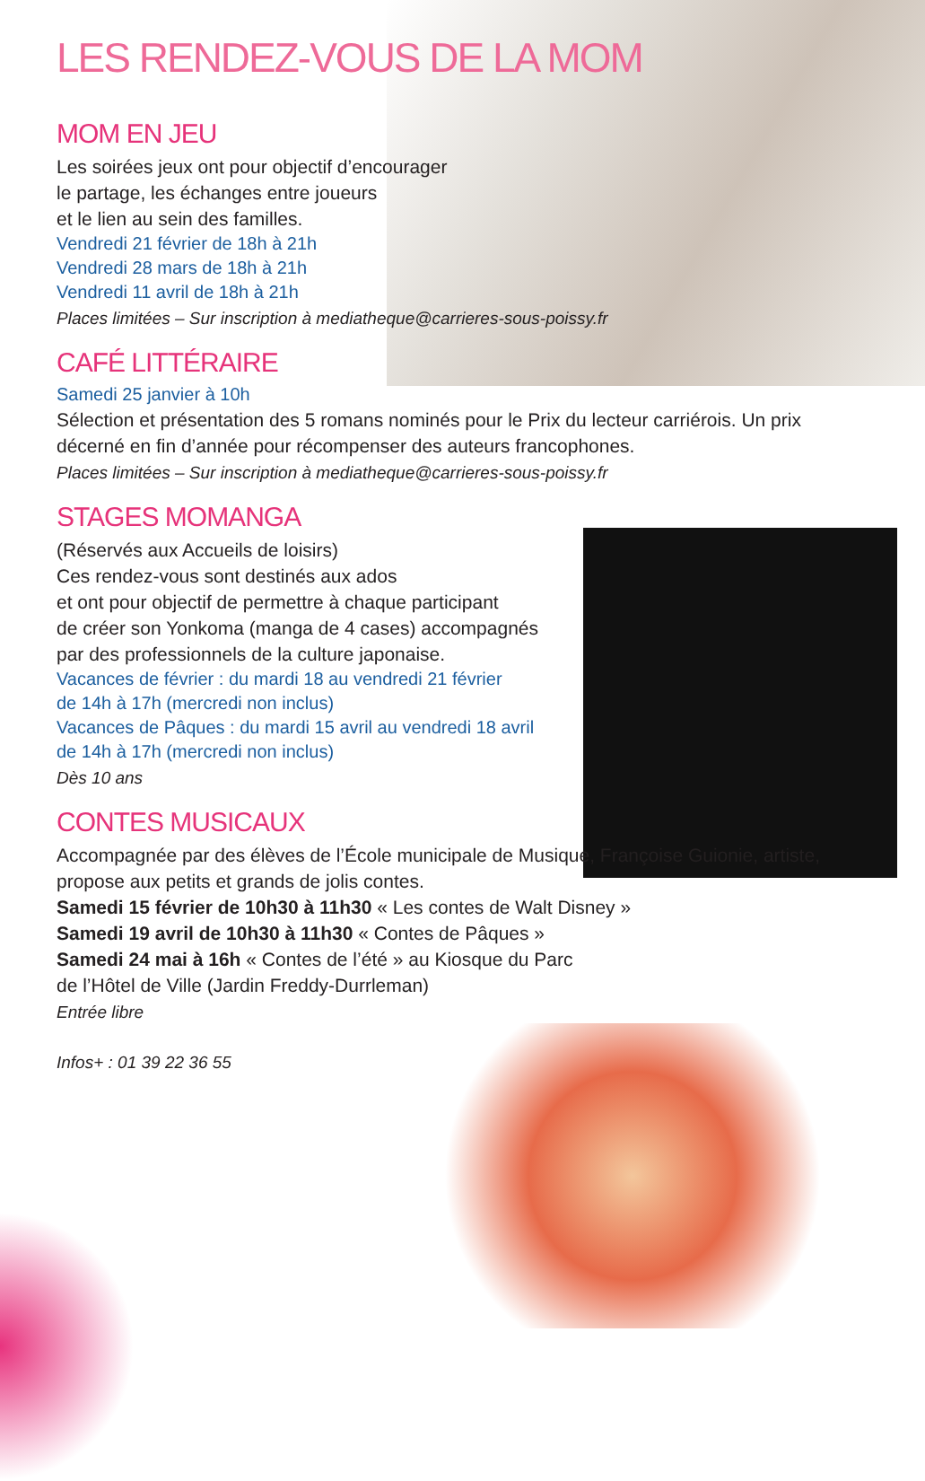LES RENDEZ-VOUS DE LA MOM
MOM EN JEU
Les soirées jeux ont pour objectif d’encourager
le partage, les échanges entre joueurs
et le lien au sein des familles.
Vendredi 21 février de 18h à 21h
Vendredi 28 mars de 18h à 21h
Vendredi 11 avril de 18h à 21h
Places limitées – Sur inscription à mediatheque@carrieres-sous-poissy.fr
CAFÉ LITTÉRAIRE
Samedi 25 janvier à 10h
Sélection et présentation des 5 romans nominés pour le Prix du lecteur carriérois. Un prix
décerné en fin d’année pour récompenser des auteurs francophones.
Places limitées – Sur inscription à mediatheque@carrieres-sous-poissy.fr
STAGES MOMANGA
(Réservés aux Accueils de loisirs)
Ces rendez-vous sont destinés aux ados
et ont pour objectif de permettre à chaque participant
de créer son Yonkoma (manga de 4 cases) accompagnés
par des professionnels de la culture japonaise.
Vacances de février : du mardi 18 au vendredi 21 février
de 14h à 17h (mercredi non inclus)
Vacances de Pâques : du mardi 15 avril au vendredi 18 avril
de 14h à 17h (mercredi non inclus)
Dès 10 ans
CONTES MUSICAUX
Accompagnée par des élèves de l’École municipale de Musique, Françoise Guionie, artiste,
propose aux petits et grands de jolis contes.
Samedi 15 février de 10h30 à 11h30 « Les contes de Walt Disney »
Samedi 19 avril de 10h30 à 11h30 « Contes de Pâques »
Samedi 24 mai à 16h « Contes de l’été » au Kiosque du Parc
de l’Hôtel de Ville (Jardin Freddy-Durrleman)
Entrée libre
Infos+ : 01 39 22 36 55